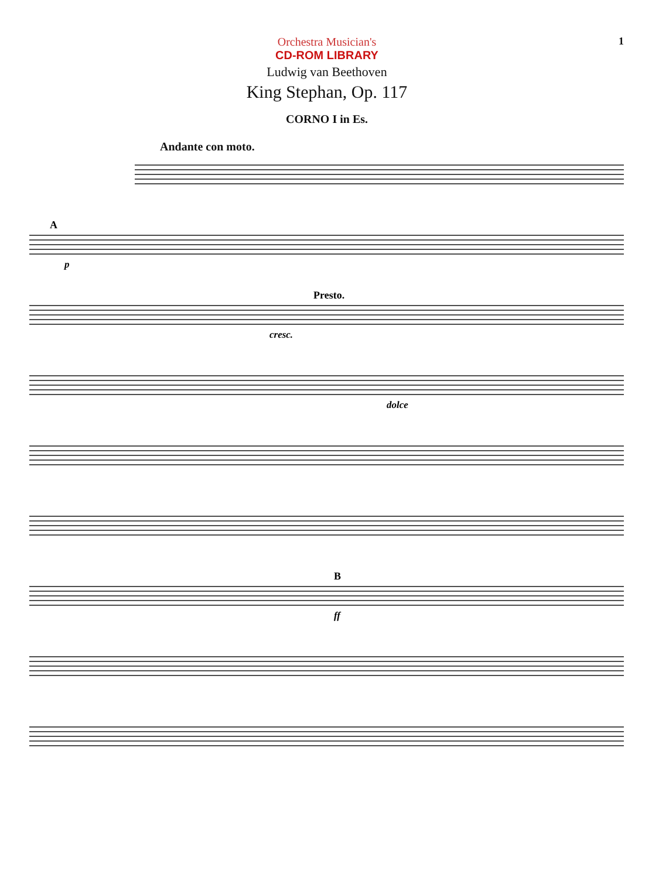Orchestra Musician's
CD-ROM LIBRARY
Ludwig van Beethoven
King Stephan, Op. 117
CORNO I in Es.
1
Andante con moto.
A
Presto.
B
p
cresc.
dolce
ff